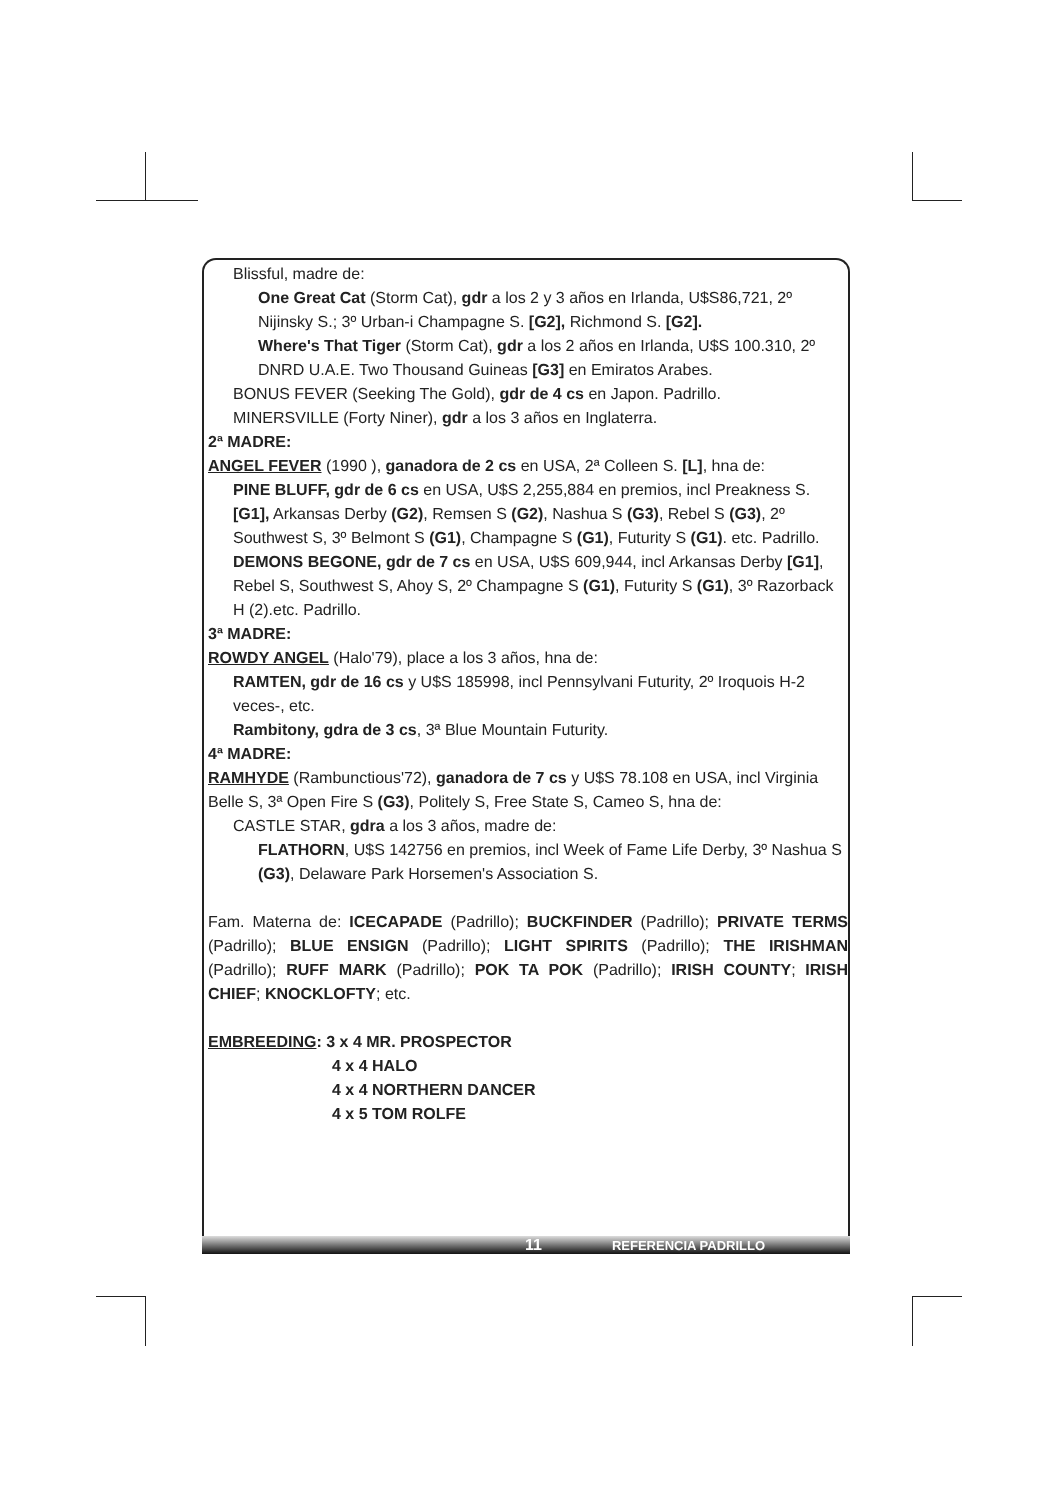Blissful, madre de:
One Great Cat (Storm Cat), gdr a los 2 y 3 años en Irlanda, U$S86,721, 2º Nijinsky S.; 3º Urban-i Champagne S. [G2], Richmond S. [G2].
Where's That Tiger (Storm Cat), gdr a los 2 años en Irlanda, U$S 100.310, 2º DNRD U.A.E. Two Thousand Guineas [G3] en Emiratos Arabes.
BONUS FEVER (Seeking The Gold), gdr de 4 cs en Japon. Padrillo.
MINERSVILLE (Forty Niner), gdr a los 3 años en Inglaterra.
2ª MADRE:
ANGEL FEVER (1990 ), ganadora de 2 cs en USA, 2ª Colleen S. [L], hna de:
PINE BLUFF, gdr de 6 cs en USA, U$S 2,255,884 en premios, incl Preakness S. [G1], Arkansas Derby (G2), Remsen S (G2), Nashua S (G3), Rebel S (G3), 2º Southwest S, 3º Belmont S (G1), Champagne S (G1), Futurity S (G1). etc. Padrillo.
DEMONS BEGONE, gdr de 7 cs en USA, U$S 609,944, incl Arkansas Derby [G1], Rebel S, Southwest S, Ahoy S, 2º Champagne S (G1), Futurity S (G1), 3º Razorback H (2).etc. Padrillo.
3ª MADRE:
ROWDY ANGEL (Halo'79), place a los 3 años, hna de:
RAMTEN, gdr de 16 cs y U$S 185998, incl Pennsylvani Futurity, 2º Iroquois H-2 veces-, etc.
Rambitony, gdra de 3 cs, 3ª Blue Mountain Futurity.
4ª MADRE:
RAMHYDE (Rambunctious'72), ganadora de 7 cs y U$S 78.108 en USA, incl Virginia Belle S, 3ª Open Fire S (G3), Politely S, Free State S, Cameo S, hna de:
CASTLE STAR, gdra a los 3 años, madre de:
FLATHORN, U$S 142756 en premios, incl Week of Fame Life Derby, 3º Nashua S (G3), Delaware Park Horsemen's Association S.
Fam. Materna de: ICECAPADE (Padrillo); BUCKFINDER (Padrillo); PRIVATE TERMS (Padrillo); BLUE ENSIGN (Padrillo); LIGHT SPIRITS (Padrillo); THE IRISHMAN (Padrillo); RUFF MARK (Padrillo); POK TA POK (Padrillo); IRISH COUNTY; IRISH CHIEF; KNOCKLOFTY; etc.
EMBREEDING: 3 x 4 MR. PROSPECTOR
4 x 4 HALO
4 x 4 NORTHERN DANCER
4 x 5 TOM ROLFE
11 REFERENCIA PADRILLO